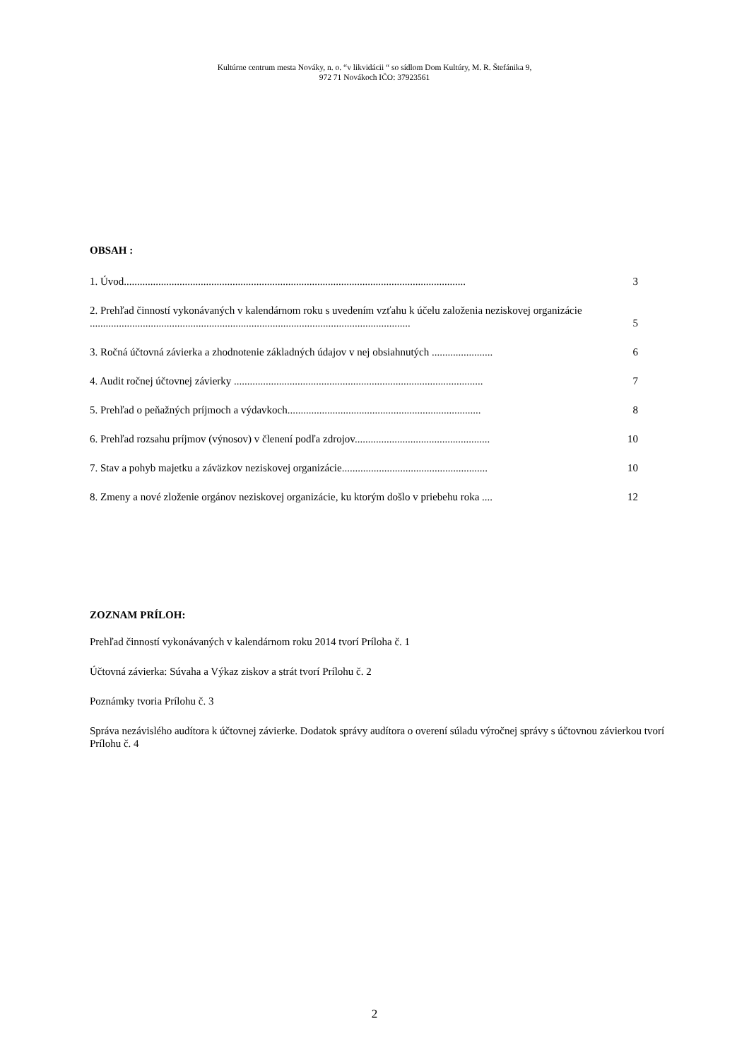Kultúrne centrum mesta Nováky, n. o. “v likvidácii “ so sídlom Dom Kultúry, M. R. Štefánika 9,
972 71 Novákoch IČO: 37923561
OBSAH :
1. Úvod................................................................................................................................. 3
2. Prehľad činností vykonávaných v kalendárnom roku s uvedením vzťahu k účelu založenia neziskovej organizácie ......................................................................................................................... 5
3. Ročná účtovná závierka a zhodnotenie základných údajov v nej obsiahnutých ....................... 6
4. Audit ročnej účtovnej závierky .............................................................................................. 7
5. Prehľad o peňažných príjmoch a výdavkoch......................................................................... 8
6. Prehľad rozsahu príjmov (výnosov) v členení podľa zdrojov................................................... 10
7. Stav a pohyb majetku a záväzkov neziskovej organizácie....................................................... 10
8. Zmeny a nové zloženie orgánov neziskovej organizácie, ku ktorým došlo v priebehu roka .... 12
ZOZNAM PRÍLOH:
Prehľad činností vykonávaných v kalendárnom roku 2014 tvorí Príloha č. 1
Účtovná závierka: Súvaha a Výkaz ziskov a strát tvorí Prílohu č. 2
Poznámky tvoria Prílohu č. 3
Správa nezávislého audítora k účtovnej závierke. Dodatok správy audítora o overení súladu výročnej správy s účtovnou závierkou tvorí Prílohu č. 4
2